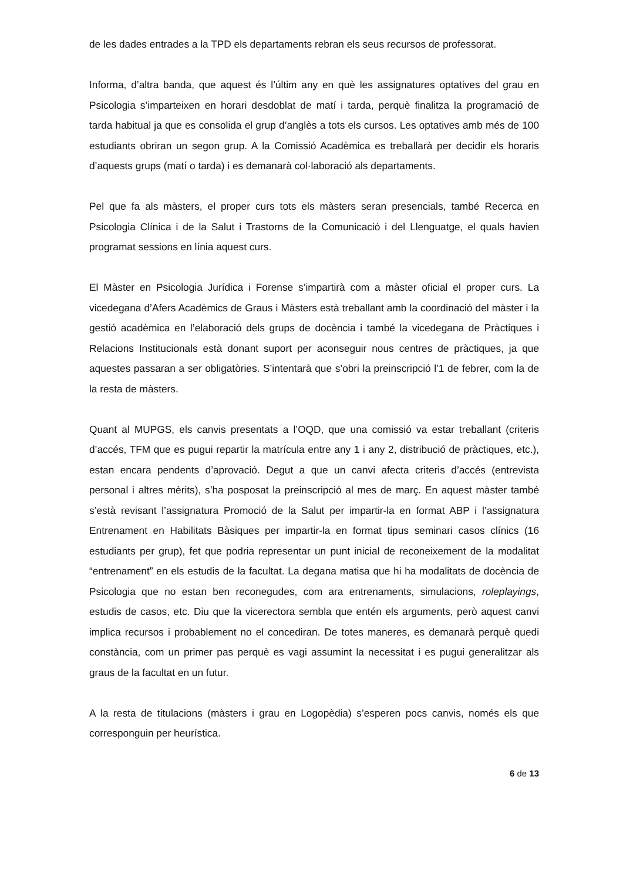de les dades entrades a la TPD els departaments rebran els seus recursos de professorat.
Informa, d’altra banda, que aquest és l’últim any en què les assignatures optatives del grau en Psicologia s’imparteixen en horari desdoblat de matí i tarda, perquè finalitza la programació de tarda habitual ja que es consolida el grup d’anglès a tots els cursos. Les optatives amb més de 100 estudiants obriran un segon grup. A la Comissió Acadèmica es treballarà per decidir els horaris d’aquests grups (matí o tarda) i es demanarà col·laboració als departaments.
Pel que fa als màsters, el proper curs tots els màsters seran presencials, també Recerca en Psicologia Clínica i de la Salut i Trastorns de la Comunicació i del Llenguatge, el quals havien programat sessions en línia aquest curs.
El Màster en Psicologia Jurídica i Forense s’impartirà com a màster oficial el proper curs. La vicedegana d’Afers Acadèmics de Graus i Màsters està treballant amb la coordinació del màster i la gestió acadèmica en l’elaboració dels grups de docència i també la vicedegana de Pràctiques i Relacions Institucionals està donant suport per aconseguir nous centres de pràctiques, ja que aquestes passaran a ser obligatòries. S’intentarà que s’obri la preinscripció l’1 de febrer, com la de la resta de màsters.
Quant al MUPGS, els canvis presentats a l’OQD, que una comissió va estar treballant (criteris d’accés, TFM que es pugui repartir la matrícula entre any 1 i any 2, distribució de pràctiques, etc.), estan encara pendents d’aprovació. Degut a que un canvi afecta criteris d’accés (entrevista personal i altres mèrits), s’ha posposat la preinscripció al mes de març. En aquest màster també s’està revisant l’assignatura Promoció de la Salut per impartir-la en format ABP i l’assignatura Entrenament en Habilitats Bàsiques per impartir-la en format tipus seminari casos clínics (16 estudiants per grup), fet que podria representar un punt inicial de reconeixement de la modalitat “entrenament” en els estudis de la facultat. La degana matisa que hi ha modalitats de docència de Psicologia que no estan ben reconegudes, com ara entrenaments, simulacions, roleplayings, estudis de casos, etc. Diu que la vicerectora sembla que entén els arguments, però aquest canvi implica recursos i probablement no el concediran. De totes maneres, es demanarà perquè quedi constància, com un primer pas perquè es vagi assumint la necessitat i es pugui generalitzar als graus de la facultat en un futur.
A la resta de titulacions (màsters i grau en Logopèdia) s’esperen pocs canvis, només els que corresponguin per heurística.
6 de 13